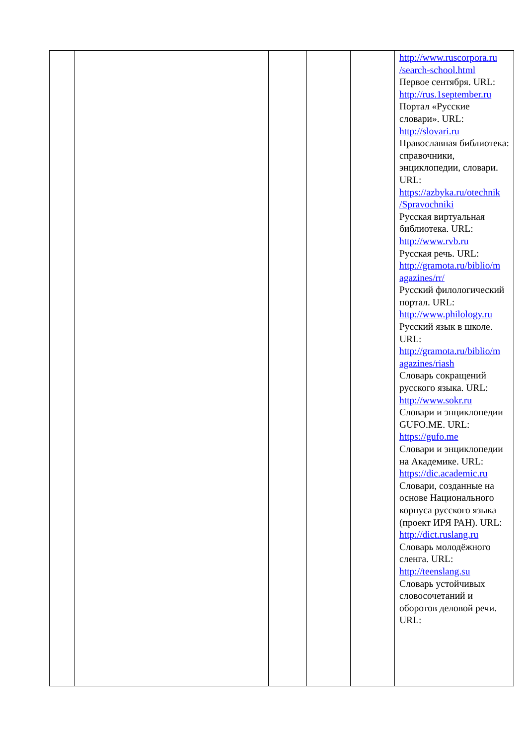| | | | | | http://www.ruscorpora.ru /search-school.html Первое сентября. URL: http://rus.1september.ru Портал «Русские словари». URL: http://slovari.ru Православная библиотека: справочники, энциклопедии, словари. URL: https://azbyka.ru/otechnik /Spravochniki Русская виртуальная библиотека. URL: http://www.rvb.ru Русская речь. URL: http://gramota.ru/biblio/m agazines/rr/ Русский филологический портал. URL: http://www.philology.ru Русский язык в школе. URL: http://gramota.ru/biblio/m agazines/riash Словарь сокращений русского языка. URL: http://www.sokr.ru Словари и энциклопедии GUFO.ME. URL: https://gufo.me Словари и энциклопедии на Академике. URL: https://dic.academic.ru Словари, созданные на основе Национального корпуса русского языка (проект ИРЯ РАН). URL: http://dict.ruslang.ru Словарь молодёжного сленга. URL: http://teenslang.su Словарь устойчивых словосочетаний и оборотов деловой речи. URL: |